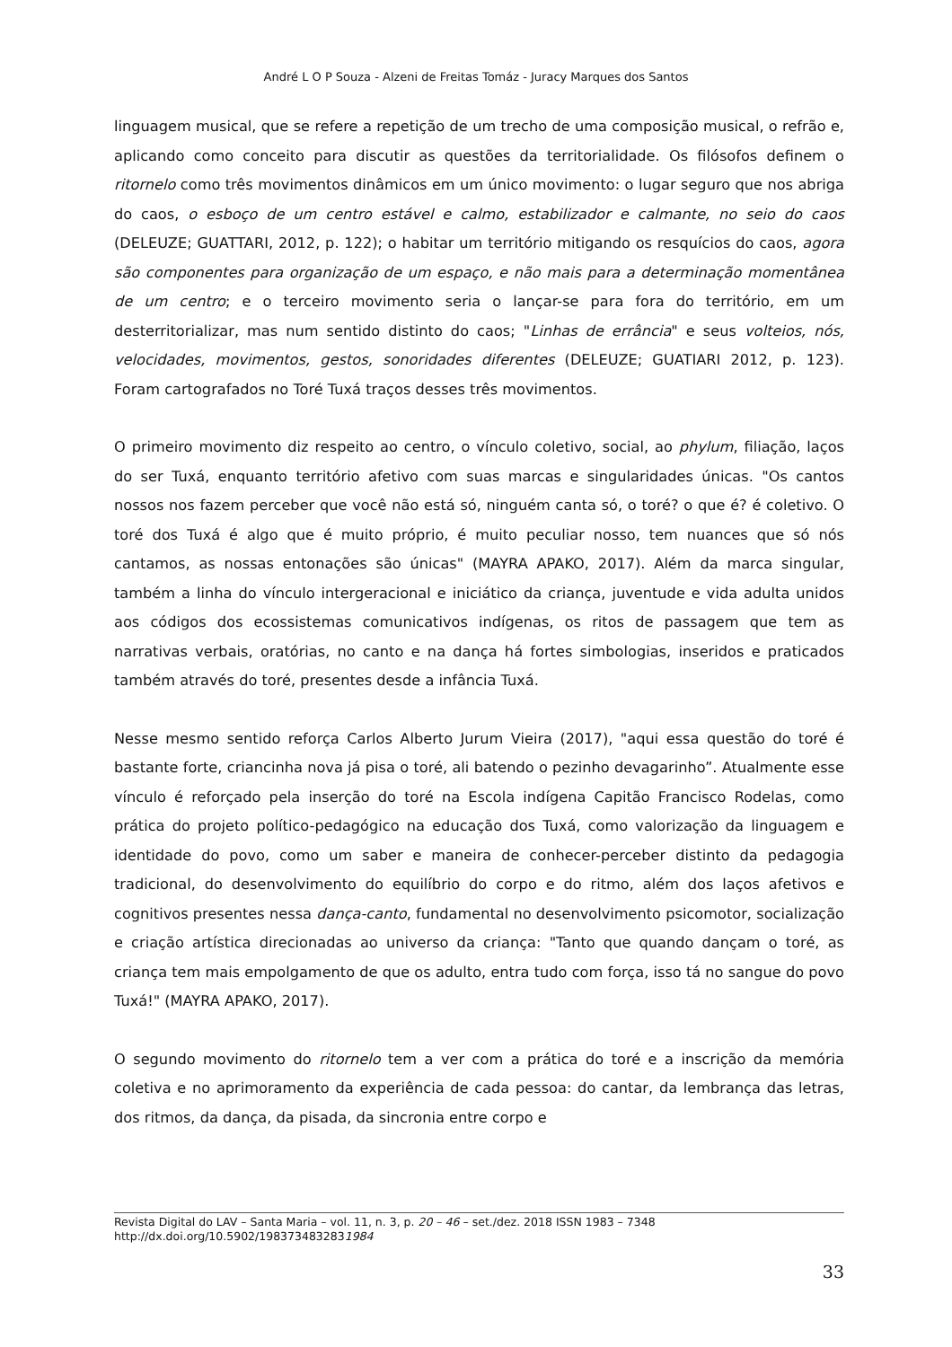André L O P Souza - Alzeni de Freitas Tomáz - Juracy Marques dos Santos
linguagem musical, que se refere a repetição de um trecho de uma composição musical, o refrão e, aplicando como conceito para discutir as questões da territorialidade. Os filósofos definem o ritornelo como três movimentos dinâmicos em um único movimento: o lugar seguro que nos abriga do caos, o esboço de um centro estável e calmo, estabilizador e calmante, no seio do caos (DELEUZE; GUATTARI, 2012, p. 122); o habitar um território mitigando os resquícios do caos, agora são componentes para organização de um espaço, e não mais para a determinação momentânea de um centro; e o terceiro movimento seria o lançar-se para fora do território, em um desterritorializar, mas num sentido distinto do caos; "Linhas de errância" e seus volteios, nós, velocidades, movimentos, gestos, sonoridades diferentes (DELEUZE; GUATIARI 2012, p. 123). Foram cartografados no Toré Tuxá traços desses três movimentos.
O primeiro movimento diz respeito ao centro, o vínculo coletivo, social, ao phylum, filiação, laços do ser Tuxá, enquanto território afetivo com suas marcas e singularidades únicas. "Os cantos nossos nos fazem perceber que você não está só, ninguém canta só, o toré? o que é? é coletivo. O toré dos Tuxá é algo que é muito próprio, é muito peculiar nosso, tem nuances que só nós cantamos, as nossas entonações são únicas" (MAYRA APAKO, 2017). Além da marca singular, também a linha do vínculo intergeracional e iniciático da criança, juventude e vida adulta unidos aos códigos dos ecossistemas comunicativos indígenas, os ritos de passagem que tem as narrativas verbais, oratórias, no canto e na dança há fortes simbologias, inseridos e praticados também através do toré, presentes desde a infância Tuxá.
Nesse mesmo sentido reforça Carlos Alberto Jurum Vieira (2017), "aqui essa questão do toré é bastante forte, criancinha nova já pisa o toré, ali batendo o pezinho devagarinho”. Atualmente esse vínculo é reforçado pela inserção do toré na Escola indígena Capitão Francisco Rodelas, como prática do projeto político-pedagógico na educação dos Tuxá, como valorização da linguagem e identidade do povo, como um saber e maneira de conhecer-perceber distinto da pedagogia tradicional, do desenvolvimento do equilíbrio do corpo e do ritmo, além dos laços afetivos e cognitivos presentes nessa dança-canto, fundamental no desenvolvimento psicomotor, socialização e criação artística direcionadas ao universo da criança: "Tanto que quando dançam o toré, as criança tem mais empolgamento de que os adulto, entra tudo com força, isso tá no sangue do povo Tuxá!" (MAYRA APAKO, 2017).
O segundo movimento do ritornelo tem a ver com a prática do toré e a inscrição da memória coletiva e no aprimoramento da experiência de cada pessoa: do cantar, da lembrança das letras, dos ritmos, da dança, da pisada, da sincronia entre corpo e
Revista Digital do LAV – Santa Maria – vol. 11, n. 3, p. 20 – 46 – set./dez. 2018 ISSN 1983 – 7348
http://dx.doi.org/10.5902/1983734832831984
33